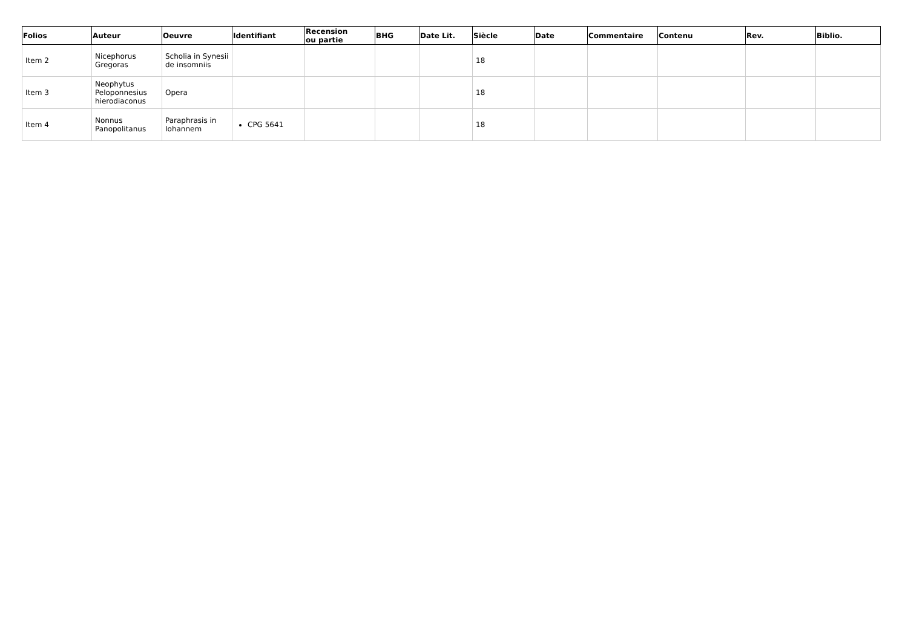| Folios | Auteur | Oeuvre | Identifiant | Recension ou partie | BHG | Date Lit. | Siècle | Date | Commentaire | Contenu | Rev. | Biblio. |
| --- | --- | --- | --- | --- | --- | --- | --- | --- | --- | --- | --- | --- |
| Item 2 | Nicephorus Gregoras | Scholia in Synesii de insomniis | | | | | 18 | | | | | |
| Item 3 | Neophytus Peloponnesius hierodiaconus | Opera | | | | | 18 | | | | | |
| Item 4 | Nonnus Panopolitanus | Paraphrasis in Iohannem | CPG 5641 | | | | 18 | | | | | |